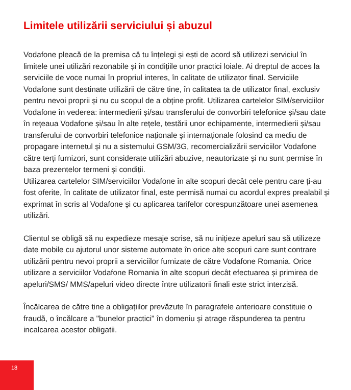Limitele utilizării serviciului și abuzul
Vodafone pleacă de la premisa că tu înțelegi și ești de acord să utilizezi serviciul în limitele unei utilizări rezonabile și în condițiile unor practici loiale. Ai dreptul de acces la serviciile de voce numai în propriul interes, în calitate de utilizator final. Serviciile Vodafone sunt destinate utilizării de către tine, în calitatea ta de utilizator final, exclusiv pentru nevoi proprii și nu cu scopul de a obține profit. Utilizarea cartelelor SIM/serviciilor Vodafone în vederea: intermedierii și/sau transferului de convorbiri telefonice și/sau date în rețeaua Vodafone și/sau în alte rețele, testării unor echipamente, intermedierii și/sau transferului de convorbiri telefonice naționale și internaționale folosind ca mediu de propagare internetul și nu a sistemului GSM/3G, recomercializării serviciilor Vodafone către terți furnizori, sunt considerate utilizări abuzive, neautorizate și nu sunt permise în baza prezentelor termeni și condiții.
Utilizarea cartelelor SIM/serviciilor Vodafone în alte scopuri decât cele pentru care ți-au fost oferite, în calitate de utilizator final, este permisă numai cu acordul expres prealabil și exprimat în scris al Vodafone și cu aplicarea tarifelor corespunzătoare unei asemenea utilizări.
Clientul se obligă să nu expedieze mesaje scrise, să nu inițieze apeluri sau să utilizeze date mobile cu ajutorul unor sisteme automate în orice alte scopuri care sunt contrare utilizării pentru nevoi proprii a serviciilor furnizate de către Vodafone Romania. Orice utilizare a serviciilor Vodafone Romania în alte scopuri decât efectuarea și primirea de apeluri/SMS/ MMS/apeluri video directe între utilizatorii finali este strict interzisă.
Încălcarea de către tine a obligațiilor prevăzute în paragrafele anterioare constituie o fraudă, o încălcare a "bunelor practici" în domeniu și atrage răspunderea ta pentru incalcarea acestor obligatii.
18